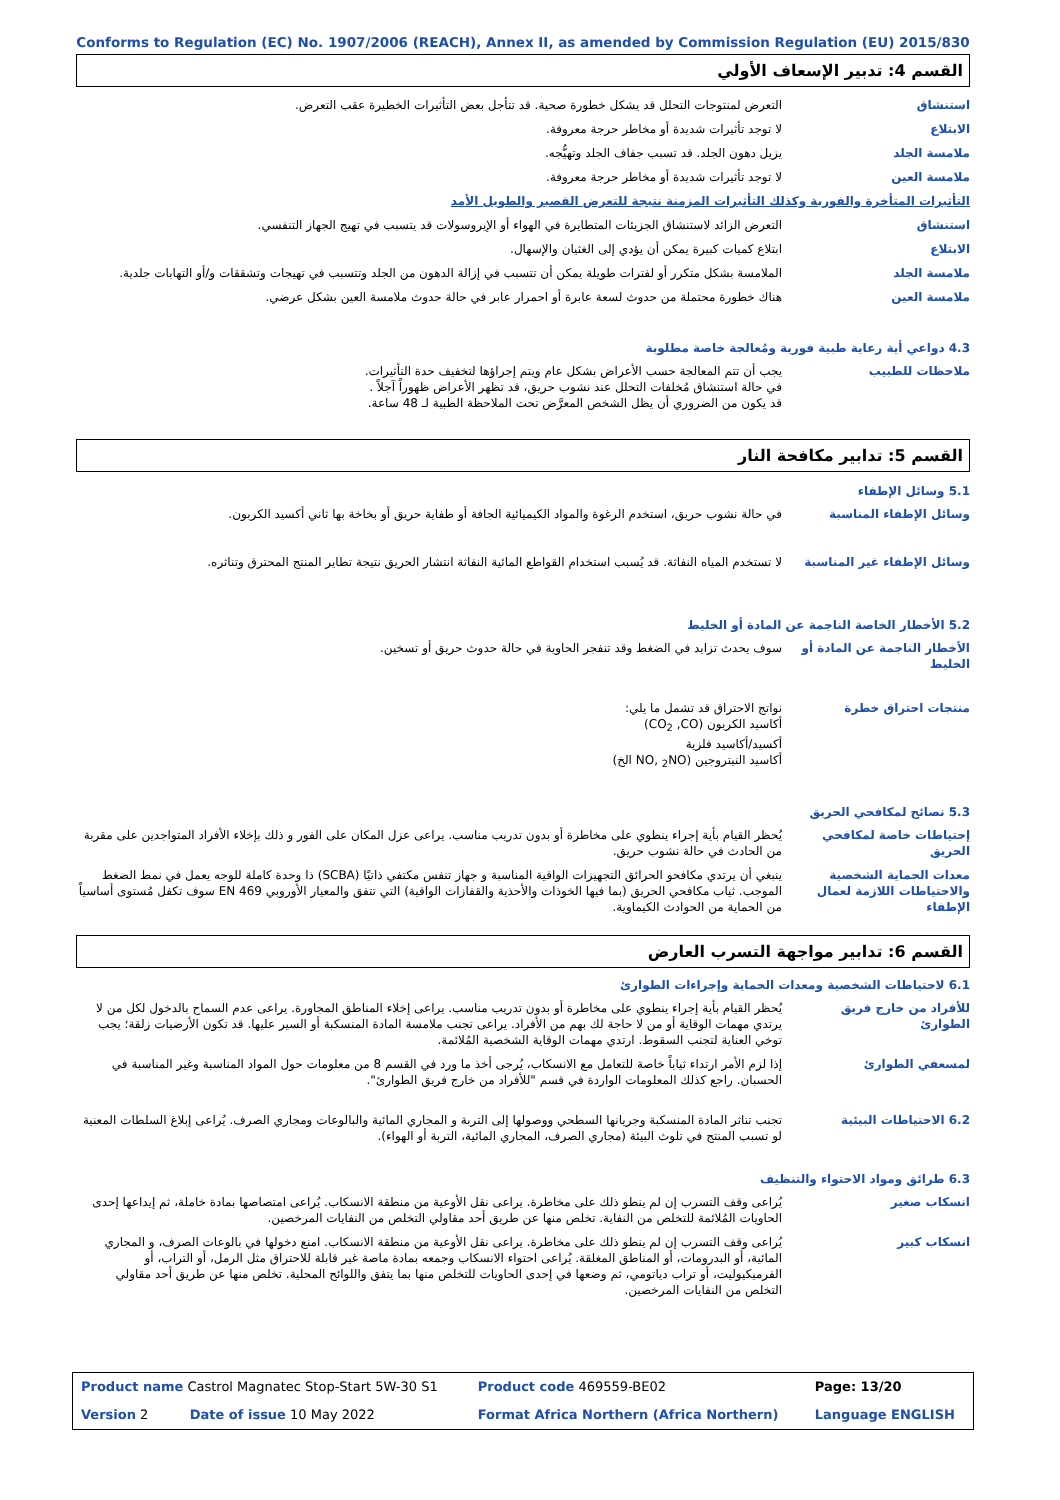Conforms to Regulation (EC) No. 1907/2006 (REACH), Annex II, as amended by Commission Regulation (EU) 2015/830
القسم 4: تدبير الإسعاف الأولي
| استنشاق | التعرض لمنتوجات التحلل قد يشكل خطورة صحية. قد تتأجل بعض التأثيرات الخطيرة عقب التعرض. |
| الابتلاع | لا توجد تأثيرات شديدة أو مخاطر حرجة معروفة. |
| ملامسة الجلد | يزيل دهون الجلد. قد تسبب جفاف الجلد وتهيُّجه. |
| ملامسة العين | لا توجد تأثيرات شديدة أو مخاطر حرجة معروفة. |
| التأثيرات المتأخرة والفورية وكذلك التأثيرات المزمنة نتيجة للتعرض القصير والطويل الأمد | |
| استنشاق | التعرض الزائد لاستنشاق الجزيئات المتطايرة في الهواء أو الإيروسولات قد يتسبب في تهيج الجهاز التنفسي. |
| الابتلاع | ابتلاع كميات كبيرة يمكن أن يؤدي إلى الغثيان والإسهال. |
| ملامسة الجلد | الملامسة بشكل متكرر أو لفترات طويلة يمكن أن تتسبب في إزالة الدهون من الجلد وتتسبب في تهيجات وتشققات و/أو التهابات جلدية. |
| ملامسة العين | هناك خطورة محتملة من حدوث لسعة عابرة أو احمرار عابر في حالة حدوث ملامسة العين بشكل عرضي. |
4.3 دواعي أية رعاية طبية فورية ومُعالجة خاصة مطلوبة
| ملاحظات للطبيب | يجب أن تتم المعالجة حسب الأعراض بشكل عام ويتم إجراؤها لتخفيف حدة التأثيرات. في حالة استنشاق مُخلفات التحلل عند نشوب حريق، قد تظهر الأعراض ظهوراً آجلاً . قد يكون من الضروري أن يظل الشخص المعرَّض تحت الملاحظة الطبية لـ 48 ساعة. |
القسم 5: تدابير مكافحة النار
5.1 وسائل الإطفاء
| وسائل الإطفاء المناسبة | في حالة نشوب حريق، استخدم الرغوة والمواد الكيميائية الجافة أو طفاية حريق أو بخاخة بها ثاني أكسيد الكربون. |
| وسائل الإطفاء غير المناسبة | لا تستخدم المياه النفاثة. قد يُسبب استخدام القواطع المائية النفاثة انتشار الحريق نتيجة تطاير المنتج المحترق وتناثره. |
5.2 الأخطار الخاصة الناجمة عن المادة أو الخليط
| الأخطار الناجمة عن المادة أو الخليط | سوف يحدث تزايد في الضغط وقد تنفجر الحاوية في حالة حدوث حريق أو تسخين. |
| منتجات احتراق خطرة | نواتج الاحتراق قد تشمل ما يلي: أكاسيد الكربون (CO<sub>2</sub> ,CO) أكسيد/أكاسيد فلزية أكاسيد النيتروجين (NO, <sub>2</sub>NO الخ) |
5.3 نصائح لمكافحي الحريق
| إحتياطات خاصة لمكافحي الحريق | يُحظر القيام بأية إجراء ينطوي على مخاطرة أو بدون تدريب مناسب. يراعى عزل المكان على الفور و ذلك بإخلاء الأفراد المتواجدين على مقربة من الحادث في حالة نشوب حريق. |
| معدات الحماية الشخصية والاحتياطات اللازمة لعمال الإطفاء | ينبغي أن يرتدي مكافحو الحرائق التجهيزات الواقية المناسبة و جهاز تنفس مكتفي ذاتيًا (SCBA) ذا وحدة كاملة للوجه يعمل في نمط الضغط الموجب. ثياب مكافحي الحريق (بما فيها الخوذات والأحذية والقفازات الواقية) التي تتفق والمعيار الأوروبي EN 469 سوف تكفل مُستوى أساسياً من الحماية من الحوادث الكيماوية. |
القسم 6: تدابير مواجهة التسرب العارض
6.1 لاحتياطات الشخصية ومعدات الحماية وإجراءات الطوارئ
| للأفراد من خارج فريق الطوارئ | يُحظر القيام بأية إجراء ينطوي على مخاطرة أو بدون تدريب مناسب. يراعى إخلاء المناطق المجاورة. يراعى عدم السماح بالدخول لكل من لا يرتدي مهمات الوقاية أو من لا حاجة لك بهم من الأفراد. يراعى تجنب ملامسة المادة المنسكبة أو السير عليها. قد تكون الأرضيات زلقة؛ يجب توخي العناية لتجنب السقوط. ارتدي مهمات الوقاية الشخصية المُلائمة. |
| لمسعفي الطوارئ | إذا لزم الأمر ارتداء ثياباً خاصة للتعامل مع الانسكاب، يُرجى أخذ ما ورد في القسم 8 من معلومات حول المواد المناسبة وغير المناسبة في الحسبان. راجع كذلك المعلومات الواردة في قسم "للأفراد من خارج فريق الطوارئ". |
| 6.2 الاحتياطات البيئية | تجنب تناثر المادة المنسكبة وجريانها السطحي ووصولها إلى التربة و المجاري المائية والبالوعات ومجاري الصرف. يُراعى إبلاغ السلطات المعنية لو تسبب المنتج في تلوث البيئة (مجاري الصرف، المجاري المائية، التربة أو الهواء). |
6.3 طرائق ومواد الاحتواء والتنظيف
| انسكاب صغير | يُراعى وقف التسرب إن لم ينطو ذلك على مخاطرة. يراعى نقل الأوعية من منطقة الانسكاب. يُراعى امتصاصها بمادة خاملة، ثم إيداعها إحدى الحاويات المُلائمة للتخلص من النفاية. تخلص منها عن طريق أحد مقاولي التخلص من النفايات المرخصين. |
| انسكاب كبير | يُراعى وقف التسرب إن لم ينطو ذلك على مخاطرة. يراعى نقل الأوعية من منطقة الانسكاب. امنع دخولها في بالوعات الصرف، و المجاري المائية، أو البدرومات، أو المناطق المغلقة. يُراعى احتواء الانسكاب وجمعه بمادة ماصة غير قابلة للاحتراق مثل الرمل، أو التراب، أو الفرميكيوليت، أو تراب دياتومي، ثم وضعها في إحدى الحاويات للتخلص منها بما يتفق واللوائح المحلية. تخلص منها عن طريق أحد مقاولي التخلص من النفايات المرخصين. |
| Product name Castrol Magnatec Stop-Start 5W-30 S1 | Product code 469559-BE02 | Page: 13/20 |
| Version 2 Date of issue 10 May 2022 | Format Africa Northern (Africa Northern) | Language ENGLISH |